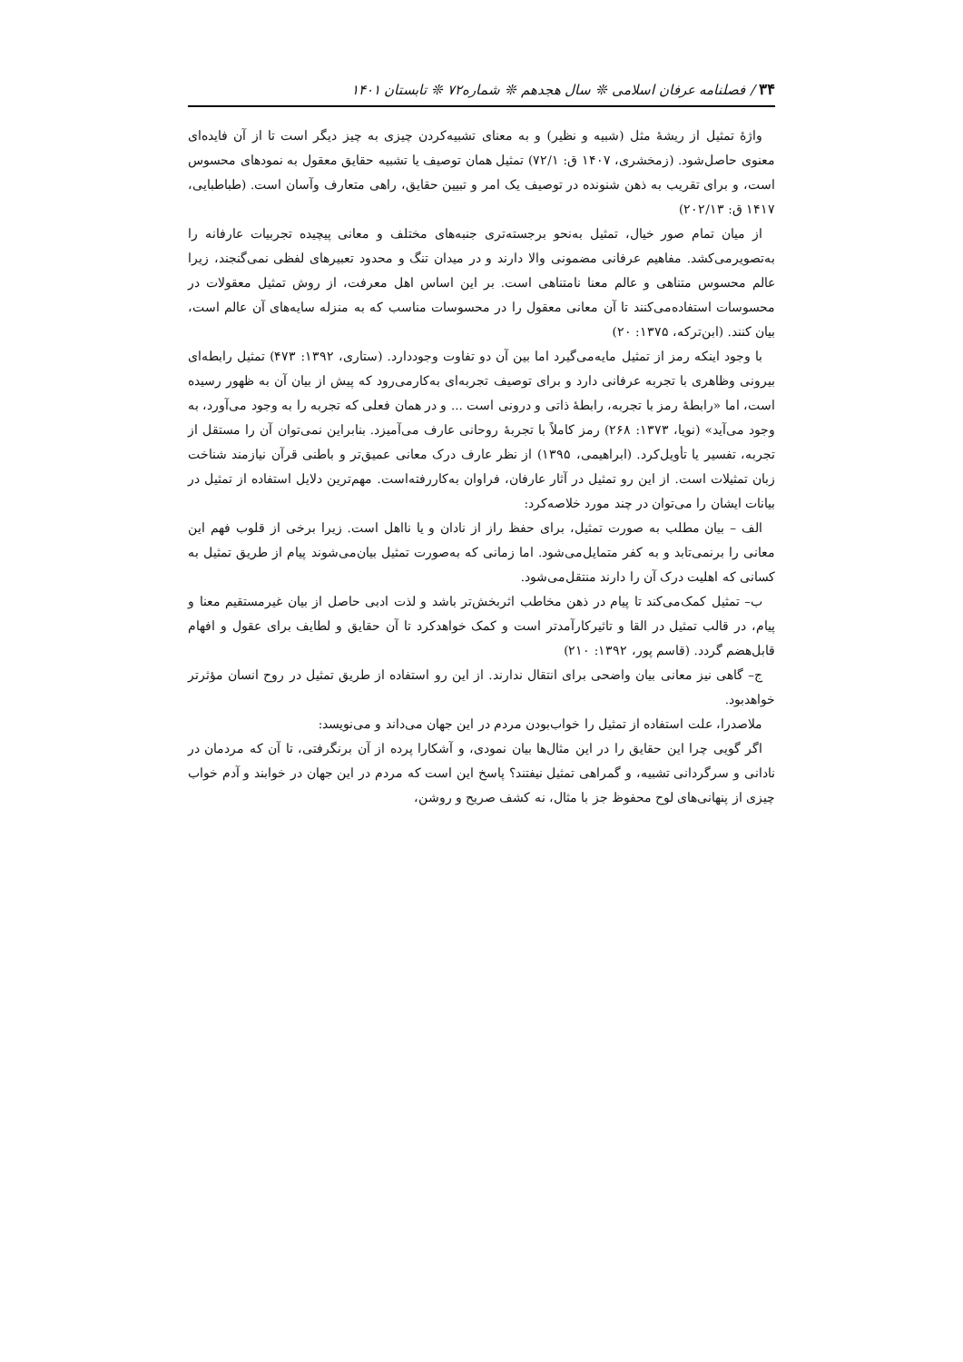۳۴ / فصلنامه عرفان اسلامی ❊ سال هجدهم ❊ شماره۷۲ ❊ تابستان ۱۴۰۱
واژۀ تمثیل از ریشۀ مثل (شبیه و نظیر) و به معنای تشبیه‌کردن چیزی به چیز دیگر است تا از آن فایده‌ای معنوی حاصل‌شود. (زمخشری، ۱۴۰۷ ق: ۷۲/۱) تمثیل همان توصیف یا تشبیه حقایق معقول به نمودهای محسوس است، و برای تقریب به ذهن شنونده در توصیف یک امر و تبیین حقایق، راهی متعارف وآسان است. (طباطبایی، ۱۴۱۷ ق: ۲۰۲/۱۳)
از میان تمام صور خیال، تمثیل به‌نحو برجسته‌تری جنبه‌های مختلف و معانی پیچیده تجربیات عارفانه را به‌تصویرمی‌کشد. مفاهیم عرفانی مضمونی والا دارند و در میدان تنگ و محدود تعبیرهای لفظی نمی‌گنجند، زیرا عالم محسوس متناهی و عالم معنا نامتناهی است. بر این اساس اهل معرفت، از روش تمثیل معقولات در محسوسات استفاده‌می‌کنند تا آن معانی معقول را در محسوسات مناسب که به منزله سایه‌های آن عالم است، بیان کنند. (ابن‌ترکه، ۱۳۷۵: ۲۰)
با وجود اینکه رمز از تمثیل مایه‌می‌گیرد اما بین آن دو تفاوت وجوددارد. (ستاری، ۱۳۹۲: ۴۷۳) تمثیل رابطه‌ای بیرونی وظاهری با تجربه عرفانی دارد و برای توصیف تجربه‌ای به‌کارمی‌رود که پیش از بیان آن به ظهور رسیده است، اما «رابطۀ رمز با تجربه، رابطۀ ذاتی و درونی است ... و در همان فعلی که تجربه را به وجود می‌آورد، به وجود می‌آید» (نویا، ۱۳۷۳: ۲۶۸) رمز کاملاً با تجربۀ روحانی عارف می‌آمیزد. بنابراین نمی‌توان آن را مستقل از تجربه، تفسیر یا تأویل‌کرد. (ابراهیمی، ۱۳۹۵) از نظر عارف درک معانی عمیق‌تر و باطنی قرآن نیازمند شناخت زبان تمثیلات است. از این رو تمثیل در آثار عارفان، فراوان به‌کاررفته‌است. مهم‌ترین دلایل استفاده از تمثیل در بیانات ایشان را می‌توان در چند مورد خلاصه‌کرد:
الف – بیان مطلب به صورت تمثیل، برای حفظ راز از نادان و یا نااهل است. زیرا برخی از قلوب فهم این معانی را برنمی‌تابد و به کفر متمایل‌می‌شود. اما زمانی که به‌صورت تمثیل بیان‌می‌شوند پیام از طریق تمثیل به کسانی که اهلیت درک آن را دارند منتقل‌می‌شود.
ب– تمثیل کمک‌می‌کند تا پیام در ذهن مخاطب اثربخش‌تر باشد و لذت ادبی حاصل از بیان غیرمستقیم معنا و پیام، در قالب تمثیل در القا و تاثیرکارآمدتر است و کمک خواهدکرد تا آن حقایق و لطایف برای عقول و افهام قابل‌هضم گردد. (قاسم پور، ۱۳۹۲: ۲۱۰)
ج– گاهی نیز معانی بیان واضحی برای انتقال ندارند. از این رو استفاده از طریق تمثیل در روح انسان مؤثرتر خواهدبود.
ملاصدرا، علت استفاده از تمثیل را خواب‌بودن مردم در این جهان می‌داند و می‌نویسد:
اگر گویی چرا این حقایق را در این مثال‌ها بیان نمودی، و آشکارا پرده از آن برنگرفتی، تا آن که مردمان در نادانی و سرگردانی تشبیه، و گمراهی تمثیل نیفتند؟ پاسخ این است که مردم در این جهان در خوابند و آدم خواب چیزی از پنهانی‌های لوح محفوظ جز با مثال، نه کشف صریح و روشن،